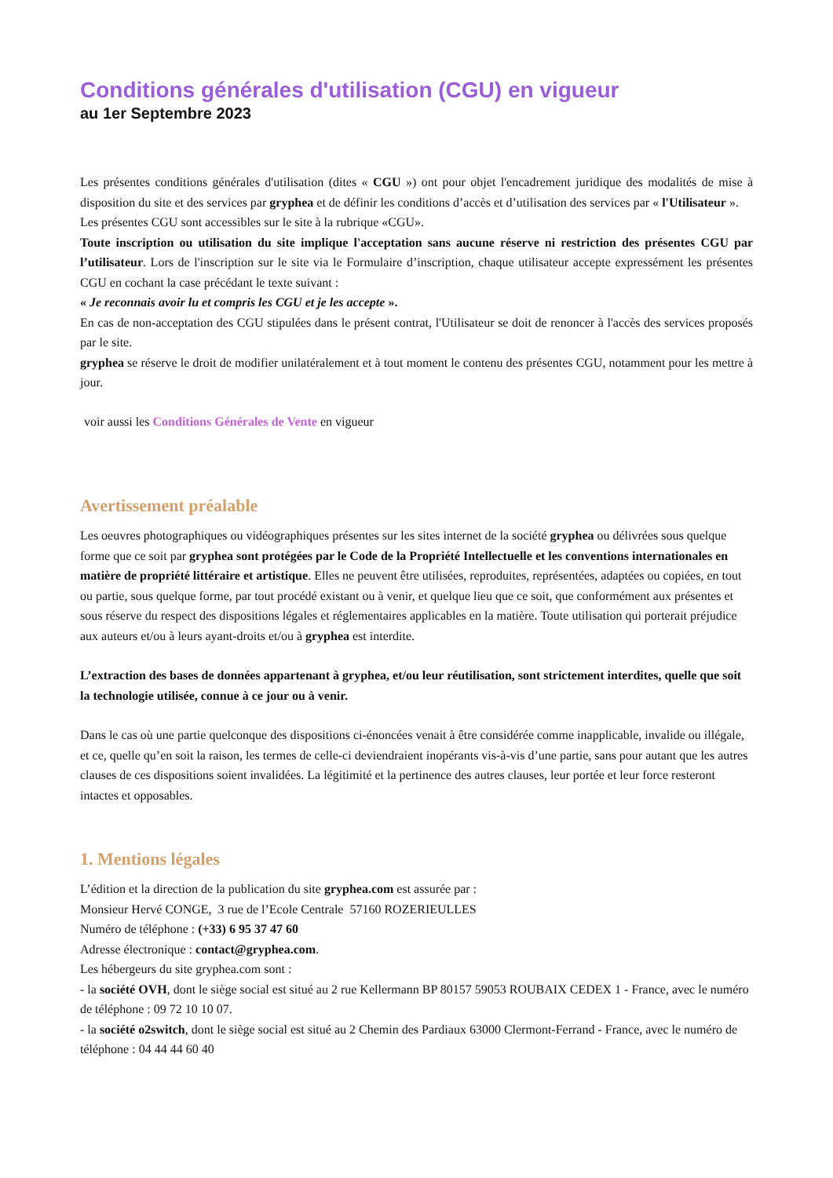Conditions générales d'utilisation (CGU) en vigueur
au 1er Septembre 2023
Les présentes conditions générales d'utilisation (dites « CGU ») ont pour objet l'encadrement juridique des modalités de mise à disposition du site et des services par gryphea et de définir les conditions d’accès et d’utilisation des services par « l'Utilisateur ».
Les présentes CGU sont accessibles sur le site à la rubrique «CGU».
Toute inscription ou utilisation du site implique l'acceptation sans aucune réserve ni restriction des présentes CGU par l’utilisateur. Lors de l'inscription sur le site via le Formulaire d’inscription, chaque utilisateur accepte expressément les présentes CGU en cochant la case précédant le texte suivant :
« Je reconnais avoir lu et compris les CGU et je les accepte ».
En cas de non-acceptation des CGU stipulées dans le présent contrat, l'Utilisateur se doit de renoncer à l'accès des services proposés par le site.
gryphea se réserve le droit de modifier unilatéralement et à tout moment le contenu des présentes CGU, notamment pour les mettre à jour.
voir aussi les Conditions Générales de Vente en vigueur
Avertissement préalable
Les oeuvres photographiques ou vidéographiques présentes sur les sites internet de la société gryphea ou délivrées sous quelque forme que ce soit par gryphea sont protégées par le Code de la Propriété Intellectuelle et les conventions internationales en matière de propriété littéraire et artistique. Elles ne peuvent être utilisées, reproduites, représentées, adaptées ou copiées, en tout ou partie, sous quelque forme, par tout procédé existant ou à venir, et quelque lieu que ce soit, que conformément aux présentes et sous réserve du respect des dispositions légales et réglementaires applicables en la matière. Toute utilisation qui porterait préjudice aux auteurs et/ou à leurs ayant-droits et/ou à gryphea est interdite.
L’extraction des bases de données appartenant à gryphea, et/ou leur réutilisation, sont strictement interdites, quelle que soit la technologie utilisée, connue à ce jour ou à venir.
Dans le cas où une partie quelconque des dispositions ci-énoncées venait à être considérée comme inapplicable, invalide ou illégale, et ce, quelle qu’en soit la raison, les termes de celle-ci deviendraient inopérants vis-à-vis d’une partie, sans pour autant que les autres clauses de ces dispositions soient invalidées. La légitimité et la pertinence des autres clauses, leur portée et leur force resteront intactes et opposables.
1. Mentions légales
L’édition et la direction de la publication du site gryphea.com est assurée par :
Monsieur Hervé CONGE, 3 rue de l’Ecole Centrale 57160 ROZERIEULLES
Numéro de téléphone : (+33) 6 95 37 47 60
Adresse électronique : contact@gryphea.com.
Les hébergeurs du site gryphea.com sont :
- la société OVH, dont le siège social est situé au 2 rue Kellermann BP 80157 59053 ROUBAIX CEDEX 1 - France, avec le numéro de téléphone : 09 72 10 10 07.
- la société o2switch, dont le siège social est situé au 2 Chemin des Pardiaux 63000 Clermont-Ferrand - France, avec le numéro de téléphone : 04 44 44 60 40